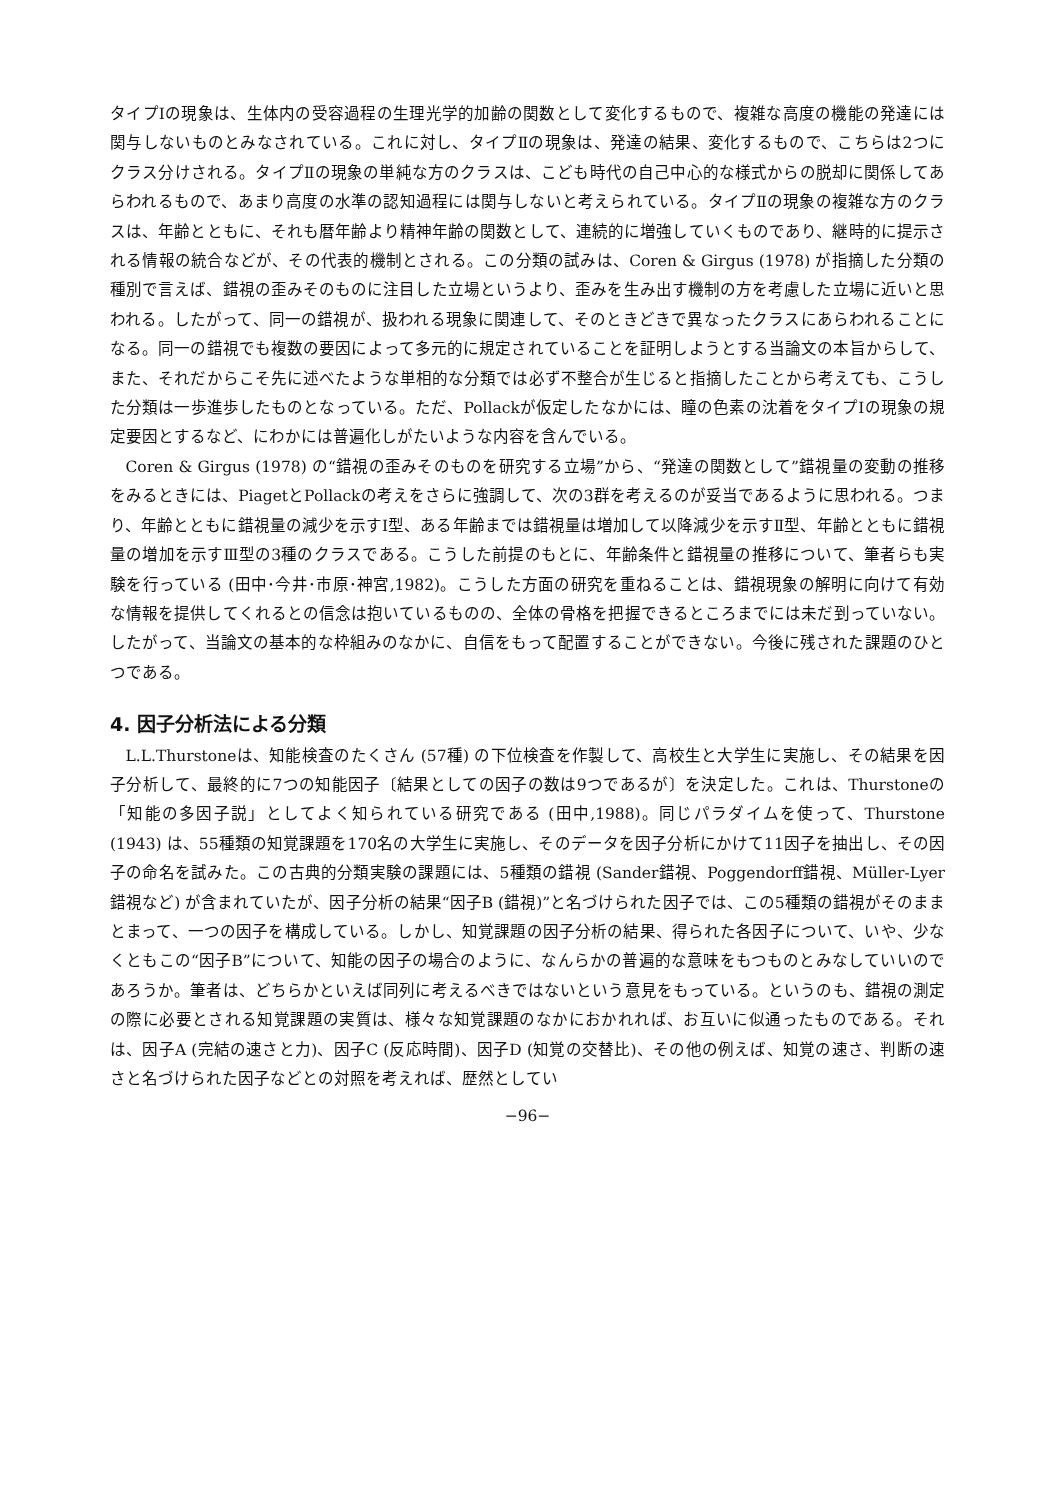タイプⅠの現象は、生体内の受容過程の生理光学的加齢の関数として変化するもので、複雑な高度の機能の発達には関与しないものとみなされている。これに対し、タイプⅡの現象は、発達の結果、変化するもので、こちらは2つにクラス分けされる。タイプⅡの現象の単純な方のクラスは、こども時代の自己中心的な様式からの脱却に関係してあらわれるもので、あまり高度の水準の認知過程には関与しないと考えられている。タイプⅡの現象の複雑な方のクラスは、年齢とともに、それも暦年齢より精神年齢の関数として、連続的に増強していくものであり、継時的に提示される情報の統合などが、その代表的機制とされる。この分類の試みは、Coren & Girgus (1978) が指摘した分類の種別で言えば、錯視の歪みそのものに注目した立場というより、歪みを生み出す機制の方を考慮した立場に近いと思われる。したがって、同一の錯視が、扱われる現象に関連して、そのときどきで異なったクラスにあらわれることになる。同一の錯視でも複数の要因によって多元的に規定されていることを証明しようとする当論文の本旨からして、また、それだからこそ先に述べたような単相的な分類では必ず不整合が生じると指摘したことから考えても、こうした分類は一歩進歩したものとなっている。ただ、Pollackが仮定したなかには、瞳の色素の沈着をタイプⅠの現象の規定要因とするなど、にわかには普遍化しがたいような内容を含んでいる。
Coren & Girgus (1978) の“錯視の歪みそのものを研究する立場”から、“発達の関数として”錯視量の変動の推移をみるときには、PiagetとPollackの考えをさらに強調して、次の3群を考えるのが妥当であるように思われる。つまり、年齢とともに錯視量の減少を示すⅠ型、ある年齢までは錯視量は増加して以降減少を示すⅡ型、年齢とともに錯視量の増加を示すⅢ型の3種のクラスである。こうした前提のもとに、年齢条件と錯視量の推移について、筆者らも実験を行っている (田中･今井･市原･神宮,1982)。こうした方面の研究を重ねることは、錯視現象の解明に向けて有効な情報を提供してくれるとの信念は抱いているものの、全体の骨格を把握できるところまでには未だ到っていない。したがって、当論文の基本的な枠組みのなかに、自信をもって配置することができない。今後に残された課題のひとつである。
4. 因子分析法による分類
L.L.Thurstoneは、知能検査のたくさん (57種) の下位検査を作製して、高校生と大学生に実施し、その結果を因子分析して、最終的に7つの知能因子〔結果としての因子の数は9つであるが〕を決定した。これは、Thurstoneの「知能の多因子説」としてよく知られている研究である (田中,1988)。同じパラダイムを使って、Thurstone (1943) は、55種類の知覚課題を170名の大学生に実施し、そのデータを因子分析にかけて11因子を抽出し、その因子の命名を試みた。この古典的分類実験の課題には、5種類の錯視 (Sander錯視、Poggendorff錯視、Müller-Lyer錯視など) が含まれていたが、因子分析の結果“因子B (錯視)”と名づけられた因子では、この5種類の錯視がそのままとまって、一つの因子を構成している。しかし、知覚課題の因子分析の結果、得られた各因子について、いや、少なくともこの“因子B”について、知能の因子の場合のように、なんらかの普遍的な意味をもつものとみなしていいのであろうか。筆者は、どちらかといえば同列に考えるべきではないという意見をもっている。というのも、錯視の測定の際に必要とされる知覚課題の実質は、様々な知覚課題のなかにおかれれば、お互いに似通ったものである。それは、因子A (完結の速さと力)、因子C (反応時間)、因子D (知覚の交替比)、その他の例えば、知覚の速さ、判断の速さと名づけられた因子などとの対照を考えれば、歴然としてい
−96−